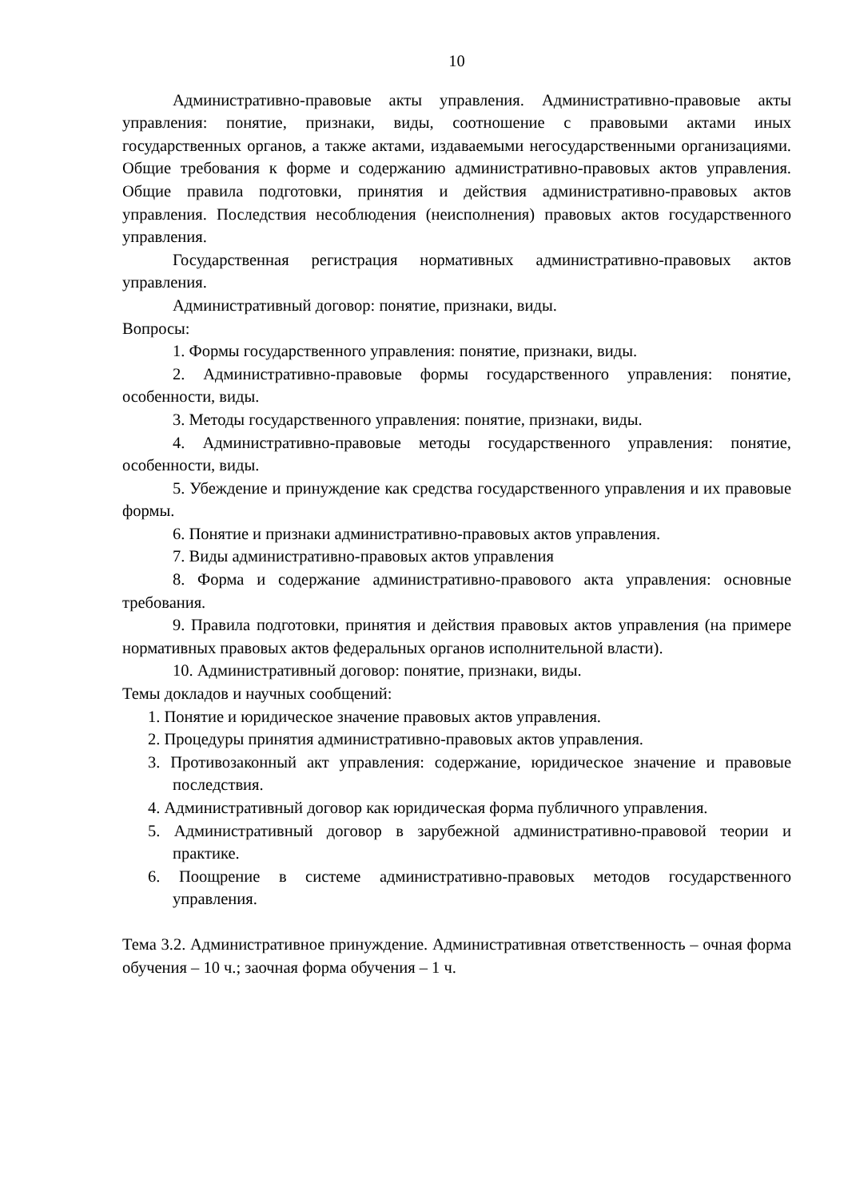10
Административно-правовые акты управления. Административно-правовые акты управления: понятие, признаки, виды, соотношение с правовыми актами иных государственных органов, а также актами, издаваемыми негосударственными организациями. Общие требования к форме и содержанию административно-правовых актов управления. Общие правила подготовки, принятия и действия административно-правовых актов управления. Последствия несоблюдения (неисполнения) правовых актов государственного управления.
Государственная регистрация нормативных административно-правовых актов управления.
Административный договор: понятие, признаки, виды.
Вопросы:
1. Формы государственного управления: понятие, признаки, виды.
2. Административно-правовые формы государственного управления: понятие, особенности, виды.
3. Методы государственного управления: понятие, признаки, виды.
4. Административно-правовые методы государственного управления: понятие, особенности, виды.
5. Убеждение и принуждение как средства государственного управления и их правовые формы.
6. Понятие и признаки административно-правовых актов управления.
7. Виды административно-правовых актов управления
8. Форма и содержание административно-правового акта управления: основные требования.
9. Правила подготовки, принятия и действия правовых актов управления (на примере нормативных правовых актов федеральных органов исполнительной власти).
10. Административный договор: понятие, признаки, виды.
Темы докладов и научных сообщений:
1. Понятие и юридическое значение правовых актов управления.
2. Процедуры принятия административно-правовых актов управления.
3. Противозаконный акт управления: содержание, юридическое значение и правовые последствия.
4. Административный договор как юридическая форма публичного управления.
5. Административный договор в зарубежной административно-правовой теории и практике.
6. Поощрение в системе административно-правовых методов государственного управления.
Тема 3.2. Административное принуждение. Административная ответственность – очная форма обучения – 10 ч.; заочная форма обучения – 1 ч.